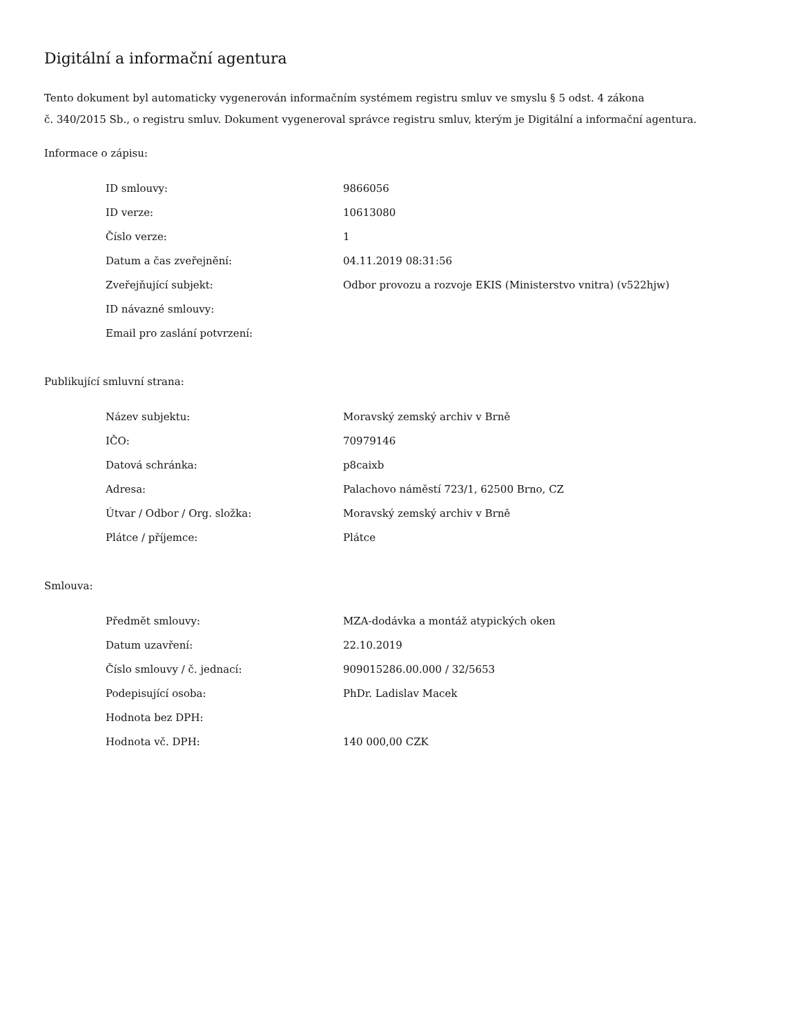Digitální a informační agentura
Tento dokument byl automaticky vygenerován informačním systémem registru smluv ve smyslu § 5 odst. 4 zákona
č. 340/2015 Sb., o registru smluv. Dokument vygeneroval správce registru smluv, kterým je Digitální a informační agentura.
Informace o zápisu:
| ID smlouvy: | 9866056 |
| ID verze: | 10613080 |
| Číslo verze: | 1 |
| Datum a čas zveřejnění: | 04.11.2019 08:31:56 |
| Zveřejňující subjekt: | Odbor provozu a rozvoje EKIS (Ministerstvo vnitra) (v522hjw) |
| ID návazné smlouvy: | |
| Email pro zaslání potvrzení: | |
Publikující smluvní strana:
| Název subjektu: | Moravský zemský archiv v Brně |
| IČO: | 70979146 |
| Datová schránka: | p8caixb |
| Adresa: | Palachovo náměstí 723/1, 62500 Brno, CZ |
| Útvar / Odbor / Org. složka: | Moravský zemský archiv v Brně |
| Plátce / příjemce: | Plátce |
Smlouva:
| Předmět smlouvy: | MZA-dodávka a montáž atypických oken |
| Datum uzavření: | 22.10.2019 |
| Číslo smlouvy / č. jednací: | 909015286.00.000 / 32/5653 |
| Podepisující osoba: | PhDr. Ladislav Macek |
| Hodnota bez DPH: | |
| Hodnota vč. DPH: | 140 000,00 CZK |